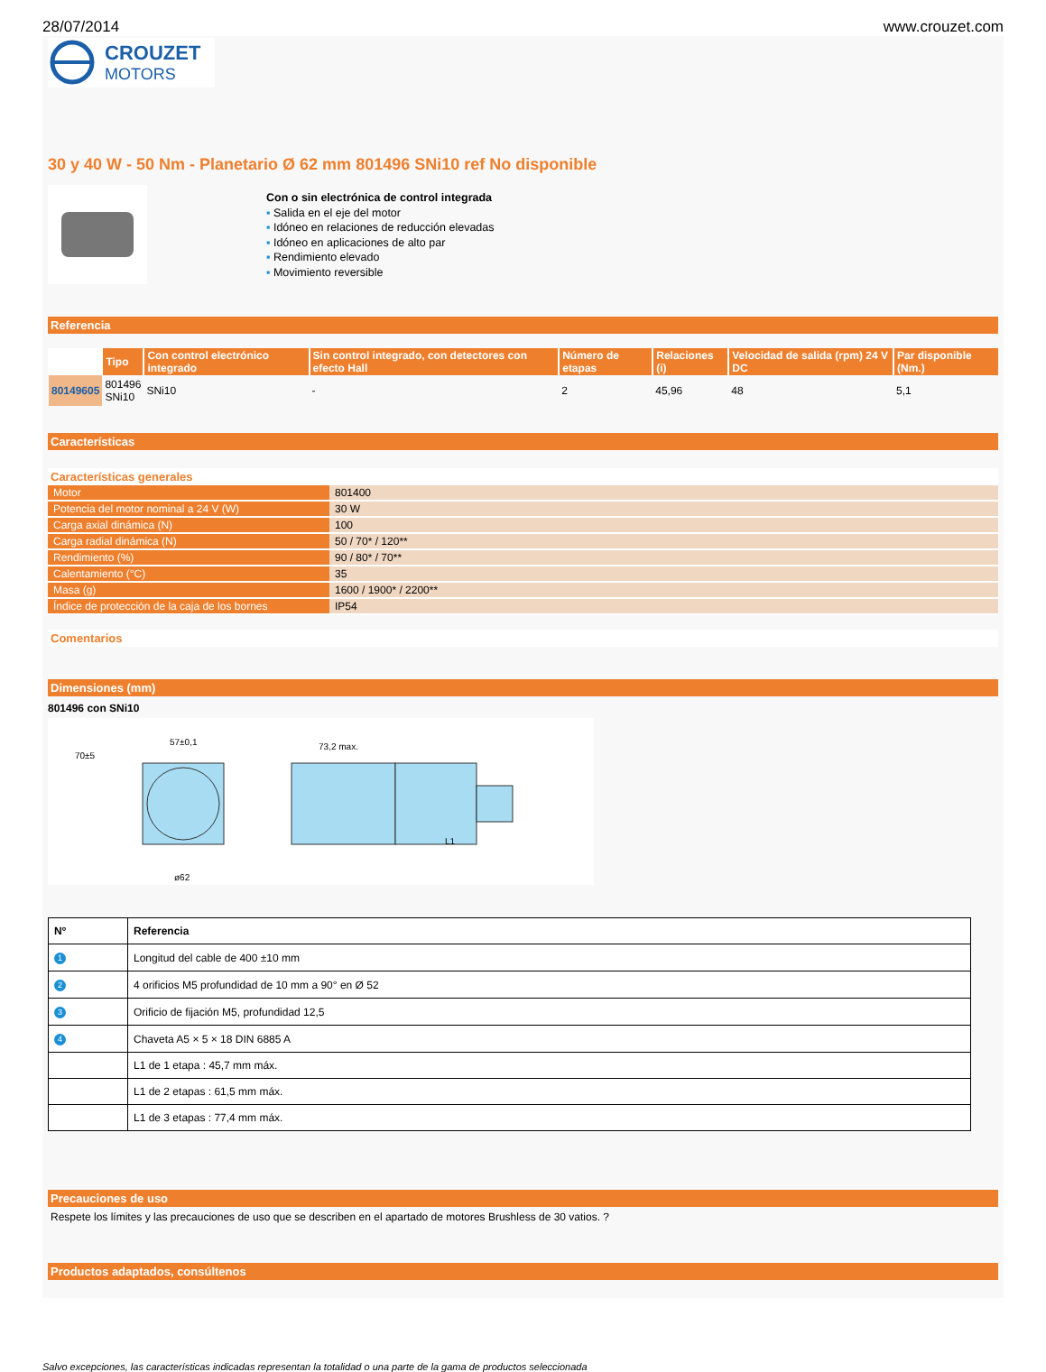28/07/2014 www.crouzet.com
CROUZET
MOTORS
30 y 40 W - 50 Nm - Planetario Ø 62 mm 801496 SNi10 ref No disponible
Con o sin electrónica de control integrada
▪ Salida en el eje del motor
▪ Idóneo en relaciones de reducción elevadas
▪ Idóneo en aplicaciones de alto par
▪ Rendimiento elevado
▪ Movimiento reversible
Referencia
| | Tipo | Con control electrónico integrado | Sin control integrado, con detectores con efecto Hall | Número de etapas | Relaciones (i) | Velocidad de salida (rpm) 24 V DC | Par disponible (Nm.) |
| --- | --- | --- | --- | --- | --- | --- | --- |
| 80149605 | 801496 SNi10 | SNi10 | - | 2 | 45,96 | 48 | 5,1 |
Características
Características generales
| Motor | 801400 |
| Potencia del motor nominal a 24 V (W) | 30 W |
| Carga axial dinámica (N) | 100 |
| Carga radial dinámica (N) | 50 / 70* / 120** |
| Rendimiento (%) | 90 / 80* / 70** |
| Calentamiento (°C) | 35 |
| Masa (g) | 1600 / 1900* / 2200** |
| Índice de protección de la caja de los bornes | IP54 |
Comentarios
Dimensiones (mm)
801496 con SNi10
70±5
57±0,1
73,2 max.
L1
ø62
| Nº | Referencia |
| --- | --- |
| 1 | Longitud del cable de 400 ±10 mm |
| 2 | 4 orificios M5 profundidad de 10 mm a 90° en Ø 52 |
| 3 | Orificio de fijación M5, profundidad 12,5 |
| 4 | Chaveta A5 × 5 × 18 DIN 6885 A |
| | L1 de 1 etapa : 45,7 mm máx. |
| | L1 de 2 etapas : 61,5 mm máx. |
| | L1 de 3 etapas : 77,4 mm máx. |
Precauciones de uso
Respete los límites y las precauciones de uso que se describen en el apartado de motores Brushless de 30 vatios. ?
Productos adaptados, consúltenos
Salvo excepciones, las características indicadas representan la totalidad o una parte de la gama de productos seleccionada